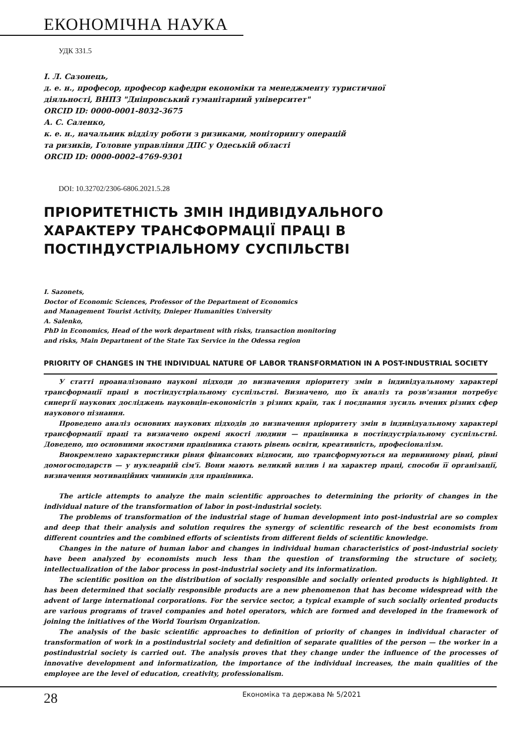ЕКОНОМІЧНА НАУКА
УДК 331.5
І. Л. Сазонець,
д. е. н., професор, професор кафедри економіки та менеджменту туристичної
діяльності, ВНПЗ "Дніпровський гуманітарний університет"
ORCID ID: 0000-0001-8032-3675
А. С. Саленко,
к. е. н., начальник відділу роботи з ризиками, моніторингу операцій
та ризиків, Головне управління ДПС у Одеській області
ORCID ID: 0000-0002-4769-9301
DOI: 10.32702/2306-6806.2021.5.28
ПРІОРИТЕТНІСТЬ ЗМІН ІНДИВІДУАЛЬНОГО
ХАРАКТЕРУ ТРАНСФОРМАЦІЇ ПРАЦІ В
ПОСТІНДУСТРІАЛЬНОМУ СУСПІЛЬСТВІ
I. Sazonets,
Doctor of Economic Sciences, Professor of the Department of Economics
and Management Tourist Activity, Dnieper Humanities University
A. Salenko,
PhD in Economics, Head of the work department with risks, transaction monitoring
and risks, Main Department of the State Tax Service in the Odessa region
PRIORITY OF CHANGES IN THE INDIVIDUAL NATURE OF LABOR TRANSFORMATION IN A POST-INDUSTRIAL SOCIETY
У статті проаналізовано наукові підходи до визначення пріоритету змін в індивідуальному характері трансформації праці в постіндустріальному суспільстві. Визначено, що їх аналіз та розв'язання потребує синергії наукових досліджень науковців-економістів з різних країн, так і поєднання зусиль вчених різних сфер наукового пізнання.
Проведено аналіз основних наукових підходів до визначення пріоритету змін в індивідуальному характері трансформації праці та визначено окремі якості людини — працівника в постіндустріальному суспільстві. Доведено, що основними якостями працівника стають рівень освіти, креативність, професіоналізм.
Виокремлено характеристики рівня фінансових відносин, що трансформуються на первинному рівні, рівні домогосподарств — у нуклеарній сім'ї. Вони мають великий вплив і на характер праці, способи її організації, визначення мотиваційних чинників для працівника.
The article attempts to analyze the main scientific approaches to determining the priority of changes in the individual nature of the transformation of labor in post-industrial society.
The problems of transformation of the industrial stage of human development into post-industrial are so complex and deep that their analysis and solution requires the synergy of scientific research of the best economists from different countries and the combined efforts of scientists from different fields of scientific knowledge.
Changes in the nature of human labor and changes in individual human characteristics of post-industrial society have been analyzed by economists much less than the question of transforming the structure of society, intellectualization of the labor process in post-industrial society and its informatization.
The scientific position on the distribution of socially responsible and socially oriented products is highlighted. It has been determined that socially responsible products are a new phenomenon that has become widespread with the advent of large international corporations. For the service sector, a typical example of such socially oriented products are various programs of travel companies and hotel operators, which are formed and developed in the framework of joining the initiatives of the World Tourism Organization.
The analysis of the basic scientific approaches to definition of priority of changes in individual character of transformation of work in a postindustrial society and definition of separate qualities of the person — the worker in a postindustrial society is carried out. The analysis proves that they change under the influence of the processes of innovative development and informatization, the importance of the individual increases, the main qualities of the employee are the level of education, creativity, professionalism.
28 Економіка та держава № 5/2021